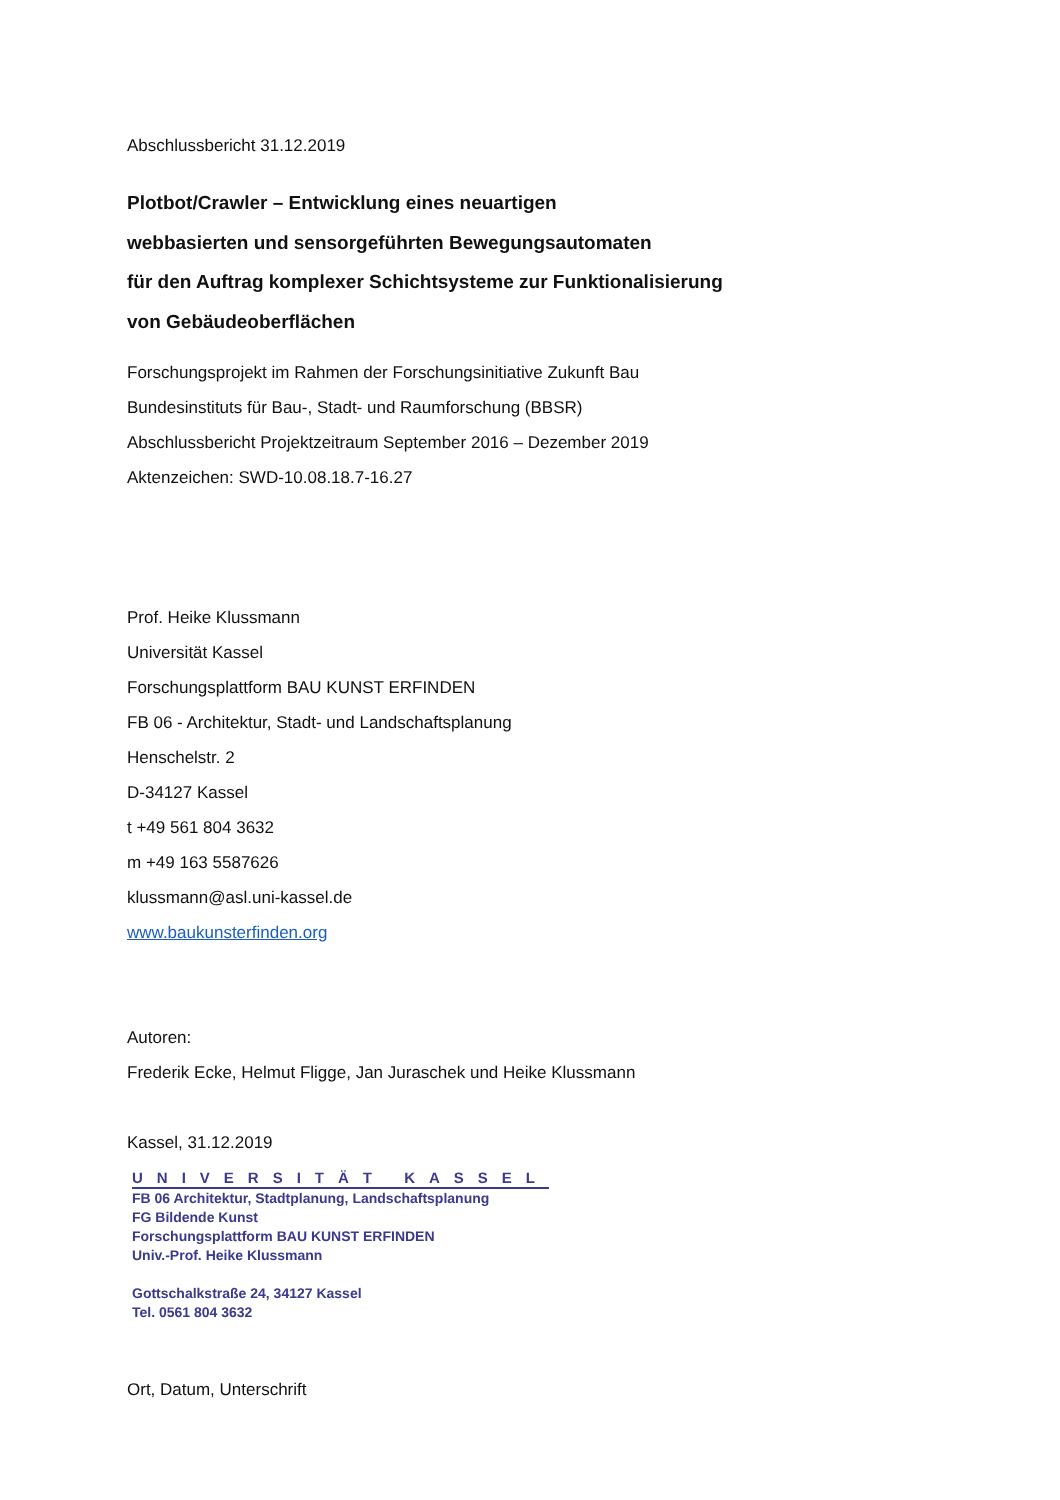Abschlussbericht 31.12.2019
Plotbot/Crawler – Entwicklung eines neuartigen
webbasierten und sensorgeführten Bewegungsautomaten
für den Auftrag komplexer Schichtsysteme zur Funktionalisierung
von Gebäudeoberflächen
Forschungsprojekt im Rahmen der Forschungsinitiative Zukunft Bau
Bundesinstituts für Bau-, Stadt- und Raumforschung (BBSR)
Abschlussbericht Projektzeitraum September 2016 – Dezember 2019
Aktenzeichen: SWD-10.08.18.7-16.27
Prof. Heike Klussmann
Universität Kassel
Forschungsplattform BAU KUNST ERFINDEN
FB 06 - Architektur, Stadt- und Landschaftsplanung
Henschelstr. 2
D-34127 Kassel
t +49 561 804 3632
m +49 163 5587626
klussmann@asl.uni-kassel.de
www.baukunsterfinden.org
Autoren:
Frederik Ecke, Helmut Fligge, Jan Juraschek und Heike Klussmann
Kassel, 31.12.2019
UNIVERSITÄT KASSEL
FB 06 Architektur, Stadtplanung, Landschaftsplanung
FG Bildende Kunst
Forschungsplattform BAU KUNST ERFINDEN
Univ.-Prof. Heike Klussmann
Gottschalkstraße 24, 34127 Kassel
Tel. 0561 804 3632
Ort, Datum, Unterschrift